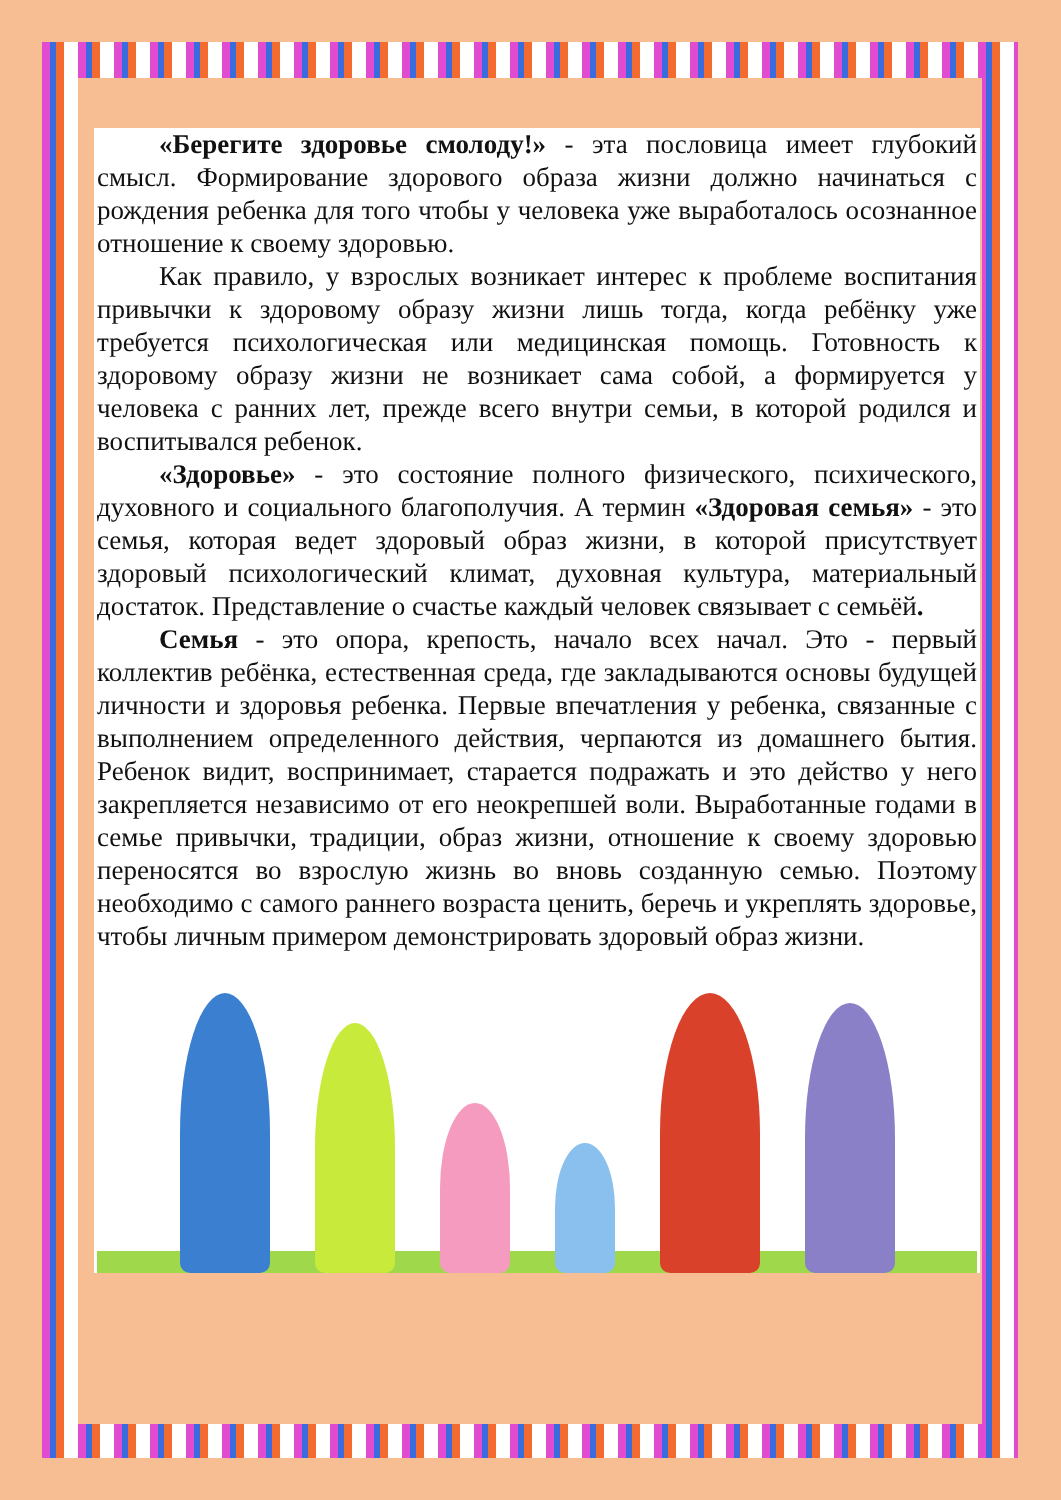«Берегите здоровье смолоду!» - эта пословица имеет глубокий смысл. Формирование здорового образа жизни должно начинаться с рождения ребенка для того чтобы у человека уже выработалось осознанное отношение к своему здоровью.
Как правило, у взрослых возникает интерес к проблеме воспитания привычки к здоровому образу жизни лишь тогда, когда ребёнку уже требуется психологическая или медицинская помощь. Готовность к здоровому образу жизни не возникает сама собой, а формируется у человека с ранних лет, прежде всего внутри семьи, в которой родился и воспитывался ребенок.
«Здоровье» - это состояние полного физического, психического, духовного и социального благополучия. А термин «Здоровая семья» - это семья, которая ведет здоровый образ жизни, в которой присутствует здоровый психологический климат, духовная культура, материальный достаток. Представление о счастье каждый человек связывает с семьёй.
Семья - это опора, крепость, начало всех начал. Это - первый коллектив ребёнка, естественная среда, где закладываются основы будущей личности и здоровья ребенка. Первые впечатления у ребенка, связанные с выполнением определенного действия, черпаются из домашнего бытия. Ребенок видит, воспринимает, старается подражать и это действо у него закрепляется независимо от его неокрепшей воли. Выработанные годами в семье привычки, традиции, образ жизни, отношение к своему здоровью переносятся во взрослую жизнь во вновь созданную семью. Поэтому необходимо с самого раннего возраста ценить, беречь и укреплять здоровье, чтобы личным примером демонстрировать здоровый образ жизни.